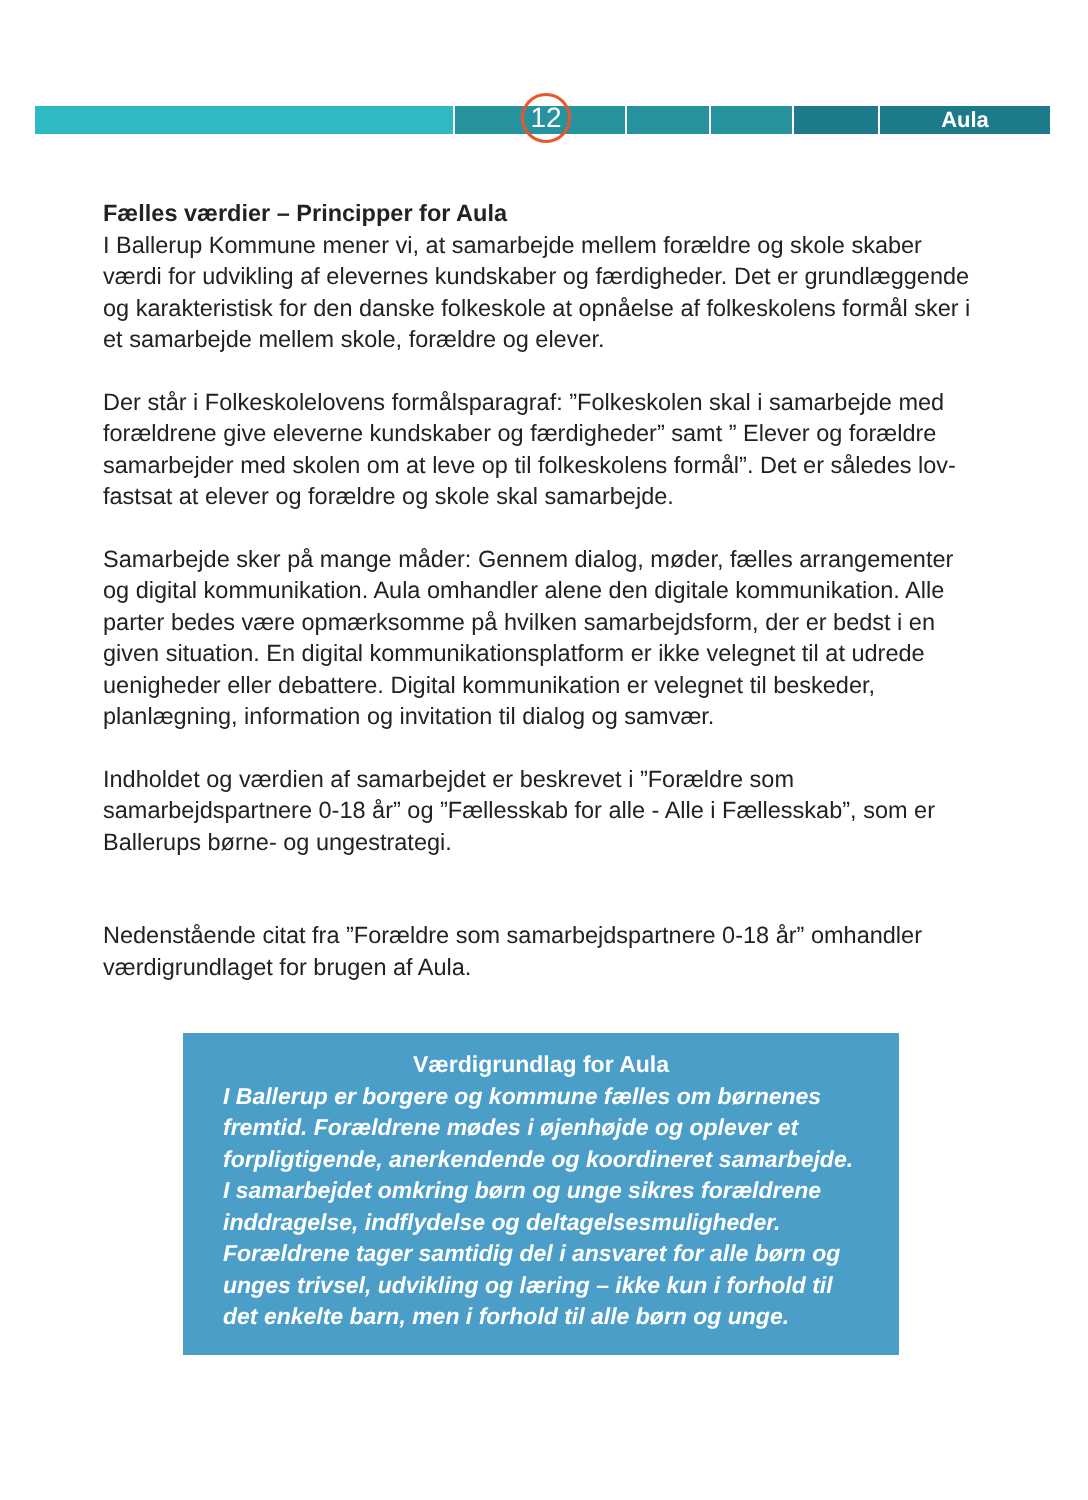Aula 12
Fælles værdier – Principper for Aula
I Ballerup Kommune mener vi, at samarbejde mellem forældre og skole skaber værdi for udvikling af elevernes kundskaber og færdigheder. Det er grundlæggende og karakteristisk for den danske folkeskole at opnåelse af folkeskolens formål sker i et samarbejde mellem skole, forældre og elever.
Der står i Folkeskolelovens formålsparagraf: ”Folkeskolen skal i samarbejde med forældrene give eleverne kundskaber og færdigheder” samt ” Elever og forældre samarbejder med skolen om at leve op til folkeskolens formål”. Det er således lov-fastsat at elever og forældre og skole skal samarbejde.
Samarbejde sker på mange måder: Gennem dialog, møder, fælles arrangementer og digital kommunikation. Aula omhandler alene den digitale kommunikation. Alle parter bedes være opmærksomme på hvilken samarbejdsform, der er bedst i en given situation. En digital kommunikationsplatform er ikke velegnet til at udrede uenigheder eller debattere. Digital kommunikation er velegnet til beskeder, planlægning, information og invitation til dialog og samvær.
Indholdet og værdien af samarbejdet er beskrevet i ”Forældre som samarbejdspartnere 0-18 år” og ”Fællesskab for alle - Alle i Fællesskab”, som er Ballerups børne- og ungestrategi.
Nedenstående citat fra ”Forældre som samarbejdspartnere 0-18 år” omhandler værdigrundlaget for brugen af Aula.
Værdigrundlag for Aula
I Ballerup er borgere og kommune fælles om børnenes fremtid. Forældrene mødes i øjenhøjde og oplever et forpligtigende, anerkendende og koordineret samarbejde. I samarbejdet omkring børn og unge sikres forældrene inddragelse, indflydelse og deltagelsesmuligheder. Forældrene tager samtidig del i ansvaret for alle børn og unges trivsel, udvikling og læring – ikke kun i forhold til det enkelte barn, men i forhold til alle børn og unge.